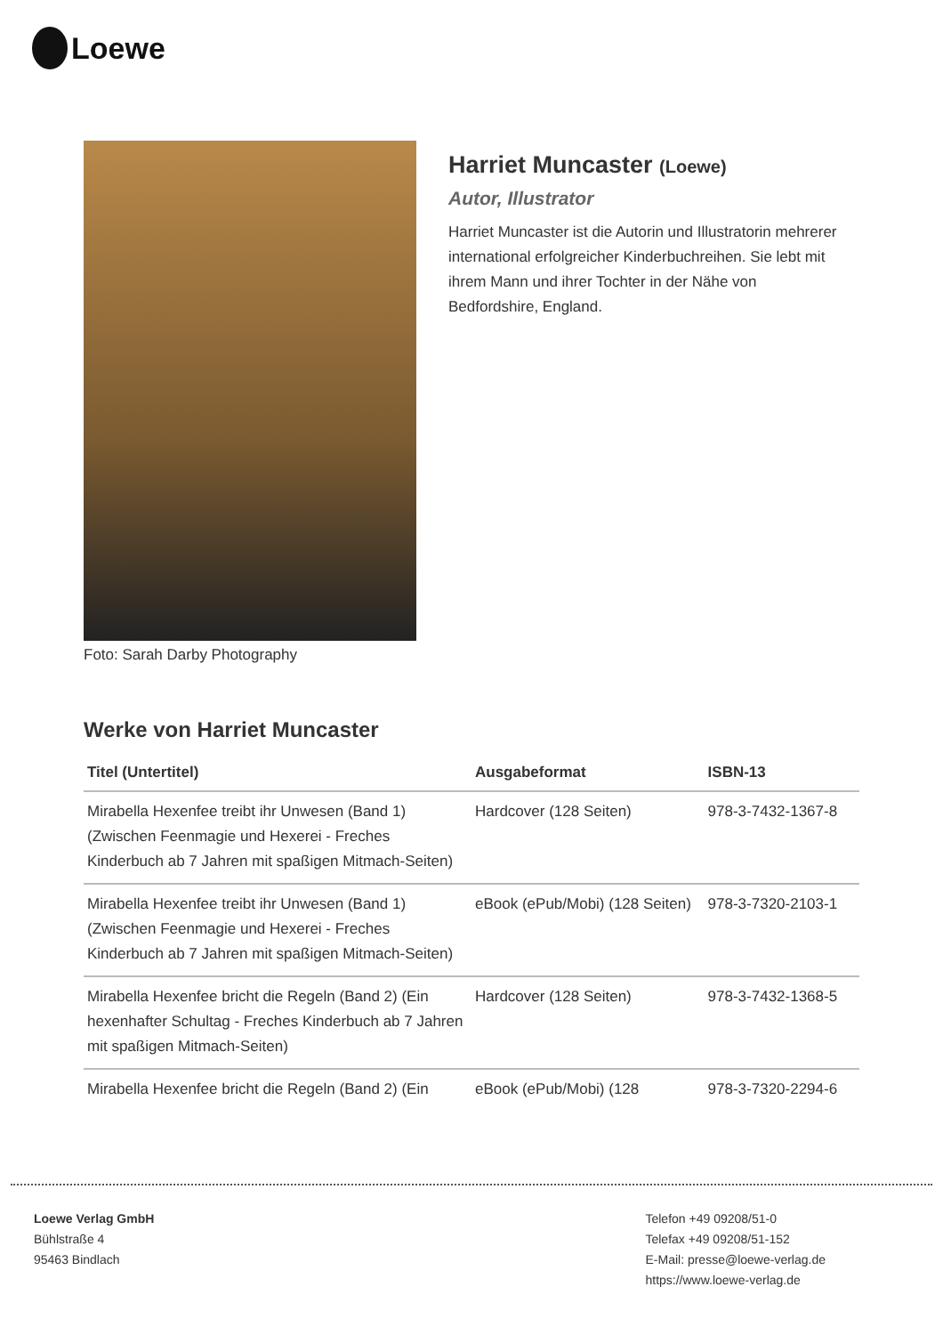Loewe
Foto: Sarah Darby Photography
Harriet Muncaster (Loewe)
Autor, Illustrator
Harriet Muncaster ist die Autorin und Illustratorin mehrerer international erfolgreicher Kinderbuchreihen. Sie lebt mit ihrem Mann und ihrer Tochter in der Nähe von Bedfordshire, England.
Werke von Harriet Muncaster
| Titel (Untertitel) | Ausgabeformat | ISBN-13 |
| --- | --- | --- |
| Mirabella Hexenfee treibt ihr Unwesen (Band 1) (Zwischen Feenmagie und Hexerei - Freches Kinderbuch ab 7 Jahren mit spaßigen Mitmach-Seiten) | Hardcover (128 Seiten) | 978-3-7432-1367-8 |
| Mirabella Hexenfee treibt ihr Unwesen (Band 1) (Zwischen Feenmagie und Hexerei - Freches Kinderbuch ab 7 Jahren mit spaßigen Mitmach-Seiten) | eBook (ePub/Mobi) (128 Seiten) | 978-3-7320-2103-1 |
| Mirabella Hexenfee bricht die Regeln (Band 2) (Ein hexenhafter Schultag - Freches Kinderbuch ab 7 Jahren mit spaßigen Mitmach-Seiten) | Hardcover (128 Seiten) | 978-3-7432-1368-5 |
| Mirabella Hexenfee bricht die Regeln (Band 2) (Ein | eBook (ePub/Mobi) (128 | 978-3-7320-2294-6 |
Loewe Verlag GmbH
Bühlstraße 4
95463 Bindlach
Telefon +49 09208/51-0
Telefax +49 09208/51-152
E-Mail: presse@loewe-verlag.de
https://www.loewe-verlag.de